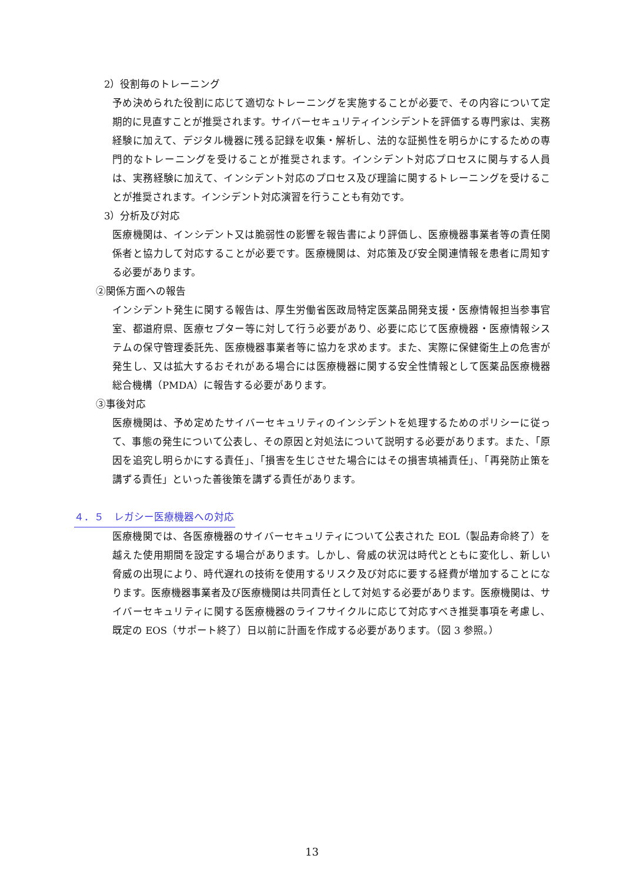2）役割毎のトレーニング
予め決められた役割に応じて適切なトレーニングを実施することが必要で、その内容について定期的に見直すことが推奨されます。サイバーセキュリティインシデントを評価する専門家は、実務経験に加えて、デジタル機器に残る記録を収集・解析し、法的な証拠性を明らかにするための専門的なトレーニングを受けることが推奨されます。インシデント対応プロセスに関与する人員は、実務経験に加えて、インシデント対応のプロセス及び理論に関するトレーニングを受けることが推奨されます。インシデント対応演習を行うことも有効です。
3）分析及び対応
医療機関は、インシデント又は脆弱性の影響を報告書により評価し、医療機器事業者等の責任関係者と協力して対応することが必要です。医療機関は、対応策及び安全関連情報を患者に周知する必要があります。
②関係方面への報告
インシデント発生に関する報告は、厚生労働省医政局特定医薬品開発支援・医療情報担当参事官室、都道府県、医療セプター等に対して行う必要があり、必要に応じて医療機器・医療情報システムの保守管理委託先、医療機器事業者等に協力を求めます。また、実際に保健衛生上の危害が発生し、又は拡大するおそれがある場合には医療機器に関する安全性情報として医薬品医療機器総合機構（PMDA）に報告する必要があります。
③事後対応
医療機関は、予め定めたサイバーセキュリティのインシデントを処理するためのポリシーに従って、事態の発生について公表し、その原因と対処法について説明する必要があります。また、「原因を追究し明らかにする責任」、「損害を生じさせた場合にはその損害填補責任」、「再発防止策を講ずる責任」といった善後策を講ずる責任があります。
４．５　レガシー医療機器への対応
医療機関では、各医療機器のサイバーセキュリティについて公表された EOL（製品寿命終了）を越えた使用期間を設定する場合があります。しかし、脅威の状況は時代とともに変化し、新しい脅威の出現により、時代遅れの技術を使用するリスク及び対応に要する経費が増加することになります。医療機器事業者及び医療機関は共同責任として対処する必要があります。医療機関は、サイバーセキュリティに関する医療機器のライフサイクルに応じて対応すべき推奨事項を考慮し、既定の EOS（サポート終了）日以前に計画を作成する必要があります。（図 3 参照。）
13